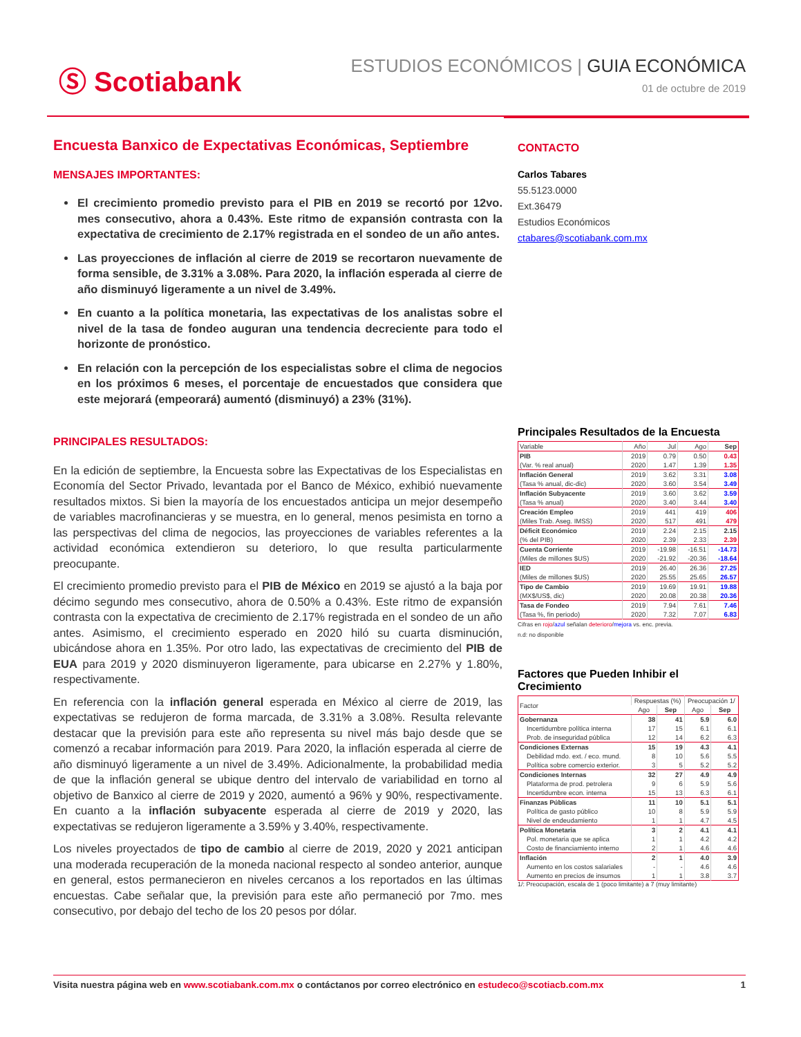Ⓢ Scotiabank
ESTUDIOS ECONÓMICOS | GUIA ECONÓMICA
01 de octubre de 2019
Encuesta Banxico de Expectativas Económicas, Septiembre
MENSAJES IMPORTANTES:
El crecimiento promedio previsto para el PIB en 2019 se recortó por 12vo. mes consecutivo, ahora a 0.43%. Este ritmo de expansión contrasta con la expectativa de crecimiento de 2.17% registrada en el sondeo de un año antes.
Las proyecciones de inflación al cierre de 2019 se recortaron nuevamente de forma sensible, de 3.31% a 3.08%. Para 2020, la inflación esperada al cierre de año disminuyó ligeramente a un nivel de 3.49%.
En cuanto a la política monetaria, las expectativas de los analistas sobre el nivel de la tasa de fondeo auguran una tendencia decreciente para todo el horizonte de pronóstico.
En relación con la percepción de los especialistas sobre el clima de negocios en los próximos 6 meses, el porcentaje de encuestados que considera que este mejorará (empeorará) aumentó (disminuyó) a 23% (31%).
PRINCIPALES RESULTADOS:
En la edición de septiembre, la Encuesta sobre las Expectativas de los Especialistas en Economía del Sector Privado, levantada por el Banco de México, exhibió nuevamente resultados mixtos. Si bien la mayoría de los encuestados anticipa un mejor desempeño de variables macrofinancieras y se muestra, en lo general, menos pesimista en torno a las perspectivas del clima de negocios, las proyecciones de variables referentes a la actividad económica extendieron su deterioro, lo que resulta particularmente preocupante.
El crecimiento promedio previsto para el PIB de México en 2019 se ajustó a la baja por décimo segundo mes consecutivo, ahora de 0.50% a 0.43%. Este ritmo de expansión contrasta con la expectativa de crecimiento de 2.17% registrada en el sondeo de un año antes. Asimismo, el crecimiento esperado en 2020 hiló su cuarta disminución, ubicándose ahora en 1.35%. Por otro lado, las expectativas de crecimiento del PIB de EUA para 2019 y 2020 disminuyeron ligeramente, para ubicarse en 2.27% y 1.80%, respectivamente.
En referencia con la inflación general esperada en México al cierre de 2019, las expectativas se redujeron de forma marcada, de 3.31% a 3.08%. Resulta relevante destacar que la previsión para este año representa su nivel más bajo desde que se comenzó a recabar información para 2019. Para 2020, la inflación esperada al cierre de año disminuyó ligeramente a un nivel de 3.49%. Adicionalmente, la probabilidad media de que la inflación general se ubique dentro del intervalo de variabilidad en torno al objetivo de Banxico al cierre de 2019 y 2020, aumentó a 96% y 90%, respectivamente. En cuanto a la inflación subyacente esperada al cierre de 2019 y 2020, las expectativas se redujeron ligeramente a 3.59% y 3.40%, respectivamente.
Los niveles proyectados de tipo de cambio al cierre de 2019, 2020 y 2021 anticipan una moderada recuperación de la moneda nacional respecto al sondeo anterior, aunque en general, estos permanecieron en niveles cercanos a los reportados en las últimas encuestas. Cabe señalar que, la previsión para este año permaneció por 7mo. mes consecutivo, por debajo del techo de los 20 pesos por dólar.
CONTACTO
Carlos Tabares
55.5123.0000
Ext.36479
Estudios Económicos
ctabares@scotiabank.com.mx
Principales Resultados de la Encuesta
| Variable | Año | Jul | Ago | Sep |
| --- | --- | --- | --- | --- |
| PIB | 2019 | 0.79 | 0.50 | 0.43 |
| (Var. % real anual) | 2020 | 1.47 | 1.39 | 1.35 |
| Inflación General | 2019 | 3.62 | 3.31 | 3.08 |
| (Tasa % anual, dic-dic) | 2020 | 3.60 | 3.54 | 3.49 |
| Inflación Subyacente | 2019 | 3.60 | 3.62 | 3.59 |
| (Tasa % anual) | 2020 | 3.40 | 3.44 | 3.40 |
| Creación Empleo | 2019 | 441 | 419 | 406 |
| (Miles Trab. Aseg. IMSS) | 2020 | 517 | 491 | 479 |
| Déficit Económico | 2019 | 2.24 | 2.15 | 2.15 |
| (% del PIB) | 2020 | 2.39 | 2.33 | 2.39 |
| Cuenta Corriente | 2019 | -19.98 | -16.51 | -14.73 |
| (Miles de millones $US) | 2020 | -21.92 | -20.36 | -18.64 |
| IED | 2019 | 26.40 | 26.36 | 27.25 |
| (Miles de millones $US) | 2020 | 25.55 | 25.65 | 26.57 |
| Tipo de Cambio | 2019 | 19.69 | 19.91 | 19.88 |
| (MX$/US$, dic) | 2020 | 20.08 | 20.38 | 20.36 |
| Tasa de Fondeo | 2019 | 7.94 | 7.61 | 7.46 |
| (Tasa %, fin periodo) | 2020 | 7.32 | 7.07 | 6.83 |
Cifras en rojo/azul señalan deterioro/mejora vs. enc. previa.
n.d: no disponible
Factores que Pueden Inhibir el Crecimiento
| Factor | Respuestas (%) | | Preocupación 1/ | |
| --- | --- | --- | --- | --- |
| | Ago | Sep | Ago | Sep |
| Gobernanza | 38 | 41 | 5.9 | 6.0 |
| Incertidumbre política interna | 17 | 15 | 6.1 | 6.1 |
| Prob. de inseguridad pública | 12 | 14 | 6.2 | 6.3 |
| Condiciones Externas | 15 | 19 | 4.3 | 4.1 |
| Debilidad mdo. ext. / eco. mund. | 8 | 10 | 5.6 | 5.5 |
| Política sobre comercio exterior. | 3 | 5 | 5.2 | 5.2 |
| Condiciones Internas | 32 | 27 | 4.9 | 4.9 |
| Plataforma de prod. petrolera | 9 | 6 | 5.9 | 5.6 |
| Incertidumbre econ. interna | 15 | 13 | 6.3 | 6.1 |
| Finanzas Públicas | 11 | 10 | 5.1 | 5.1 |
| Política de gasto público | 10 | 8 | 5.9 | 5.9 |
| Nivel de endeudamiento | 1 | 1 | 4.7 | 4.5 |
| Política Monetaria | 3 | 2 | 4.1 | 4.1 |
| Pol. monetaria que se aplica | 1 | 1 | 4.2 | 4.2 |
| Costo de financiamiento interno | 2 | 1 | 4.6 | 4.6 |
| Inflación | 2 | 1 | 4.0 | 3.9 |
| Aumento en los costos salariales | - | - | 4.6 | 4.6 |
| Aumento en precios de insumos | 1 | 1 | 3.8 | 3.7 |
1/: Preocupación, escala de 1 (poco limitante) a 7 (muy limitante)
Visita nuestra página web en www.scotiabank.com.mx o contáctanos por correo electrónico en estudeco@scotiacb.com.mx
1